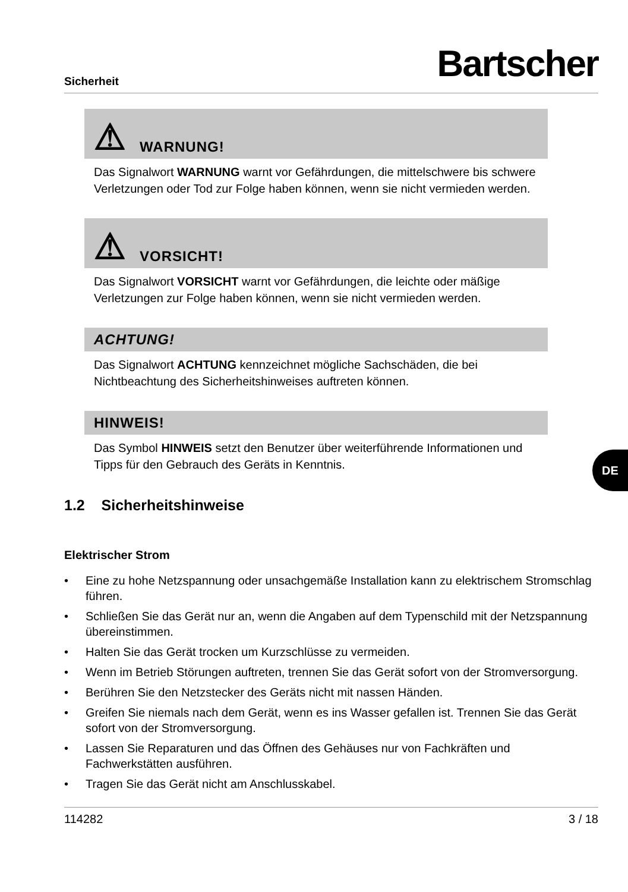Sicherheit
Bartscher
⚠ WARNUNG!
Das Signalwort WARNUNG warnt vor Gefährdungen, die mittelschwere bis schwere Verletzungen oder Tod zur Folge haben können, wenn sie nicht vermieden werden.
⚠ VORSICHT!
Das Signalwort VORSICHT warnt vor Gefährdungen, die leichte oder mäßige Verletzungen zur Folge haben können, wenn sie nicht vermieden werden.
ACHTUNG!
Das Signalwort ACHTUNG kennzeichnet mögliche Sachschäden, die bei Nichtbeachtung des Sicherheitshinweises auftreten können.
HINWEIS!
Das Symbol HINWEIS setzt den Benutzer über weiterführende Informationen und Tipps für den Gebrauch des Geräts in Kenntnis.
1.2 Sicherheitshinweise
Elektrischer Strom
• Eine zu hohe Netzspannung oder unsachgemäße Installation kann zu elektrischem Stromschlag führen.
• Schließen Sie das Gerät nur an, wenn die Angaben auf dem Typenschild mit der Netzspannung übereinstimmen.
• Halten Sie das Gerät trocken um Kurzschlüsse zu vermeiden.
• Wenn im Betrieb Störungen auftreten, trennen Sie das Gerät sofort von der Stromversorgung.
• Berühren Sie den Netzstecker des Geräts nicht mit nassen Händen.
• Greifen Sie niemals nach dem Gerät, wenn es ins Wasser gefallen ist. Trennen Sie das Gerät sofort von der Stromversorgung.
• Lassen Sie Reparaturen und das Öffnen des Gehäuses nur von Fachkräften und Fachwerkstätten ausführen.
• Tragen Sie das Gerät nicht am Anschlusskabel.
114282 3 / 18
DE